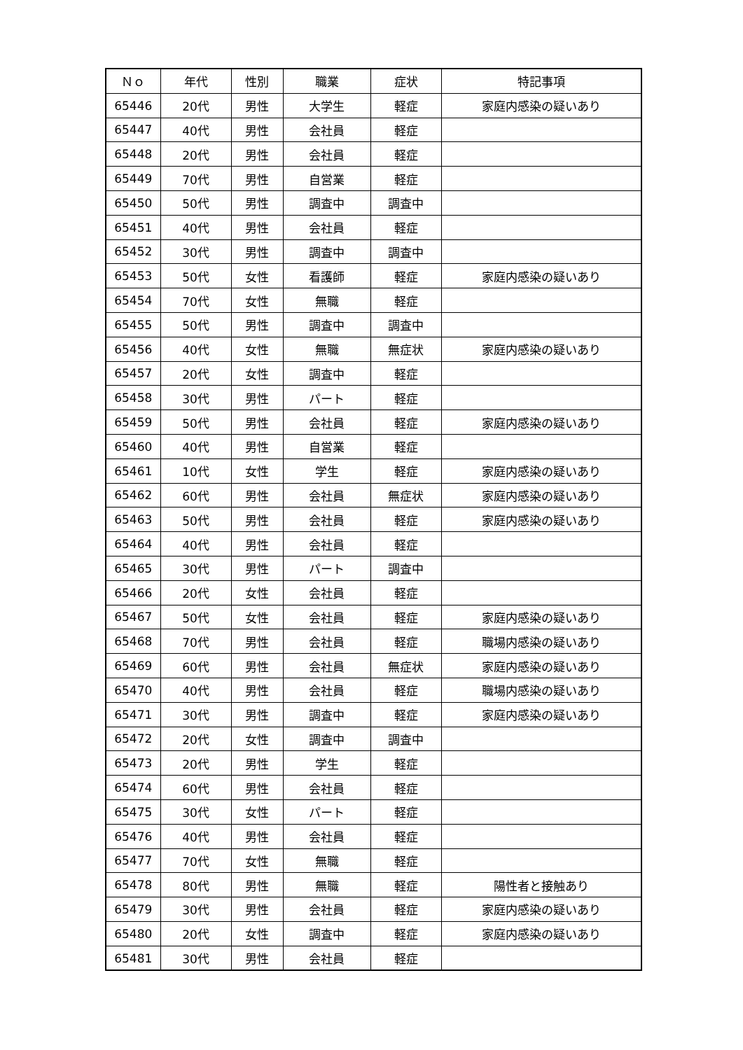| Ｎｏ | 年代 | 性別 | 職業 | 症状 | 特記事項 |
| --- | --- | --- | --- | --- | --- |
| 65446 | 20代 | 男性 | 大学生 | 軽症 | 家庭内感染の疑いあり |
| 65447 | 40代 | 男性 | 会社員 | 軽症 | |
| 65448 | 20代 | 男性 | 会社員 | 軽症 | |
| 65449 | 70代 | 男性 | 自営業 | 軽症 | |
| 65450 | 50代 | 男性 | 調査中 | 調査中 | |
| 65451 | 40代 | 男性 | 会社員 | 軽症 | |
| 65452 | 30代 | 男性 | 調査中 | 調査中 | |
| 65453 | 50代 | 女性 | 看護師 | 軽症 | 家庭内感染の疑いあり |
| 65454 | 70代 | 女性 | 無職 | 軽症 | |
| 65455 | 50代 | 男性 | 調査中 | 調査中 | |
| 65456 | 40代 | 女性 | 無職 | 無症状 | 家庭内感染の疑いあり |
| 65457 | 20代 | 女性 | 調査中 | 軽症 | |
| 65458 | 30代 | 男性 | パート | 軽症 | |
| 65459 | 50代 | 男性 | 会社員 | 軽症 | 家庭内感染の疑いあり |
| 65460 | 40代 | 男性 | 自営業 | 軽症 | |
| 65461 | 10代 | 女性 | 学生 | 軽症 | 家庭内感染の疑いあり |
| 65462 | 60代 | 男性 | 会社員 | 無症状 | 家庭内感染の疑いあり |
| 65463 | 50代 | 男性 | 会社員 | 軽症 | 家庭内感染の疑いあり |
| 65464 | 40代 | 男性 | 会社員 | 軽症 | |
| 65465 | 30代 | 男性 | パート | 調査中 | |
| 65466 | 20代 | 女性 | 会社員 | 軽症 | |
| 65467 | 50代 | 女性 | 会社員 | 軽症 | 家庭内感染の疑いあり |
| 65468 | 70代 | 男性 | 会社員 | 軽症 | 職場内感染の疑いあり |
| 65469 | 60代 | 男性 | 会社員 | 無症状 | 家庭内感染の疑いあり |
| 65470 | 40代 | 男性 | 会社員 | 軽症 | 職場内感染の疑いあり |
| 65471 | 30代 | 男性 | 調査中 | 軽症 | 家庭内感染の疑いあり |
| 65472 | 20代 | 女性 | 調査中 | 調査中 | |
| 65473 | 20代 | 男性 | 学生 | 軽症 | |
| 65474 | 60代 | 男性 | 会社員 | 軽症 | |
| 65475 | 30代 | 女性 | パート | 軽症 | |
| 65476 | 40代 | 男性 | 会社員 | 軽症 | |
| 65477 | 70代 | 女性 | 無職 | 軽症 | |
| 65478 | 80代 | 男性 | 無職 | 軽症 | 陽性者と接触あり |
| 65479 | 30代 | 男性 | 会社員 | 軽症 | 家庭内感染の疑いあり |
| 65480 | 20代 | 女性 | 調査中 | 軽症 | 家庭内感染の疑いあり |
| 65481 | 30代 | 男性 | 会社員 | 軽症 | |